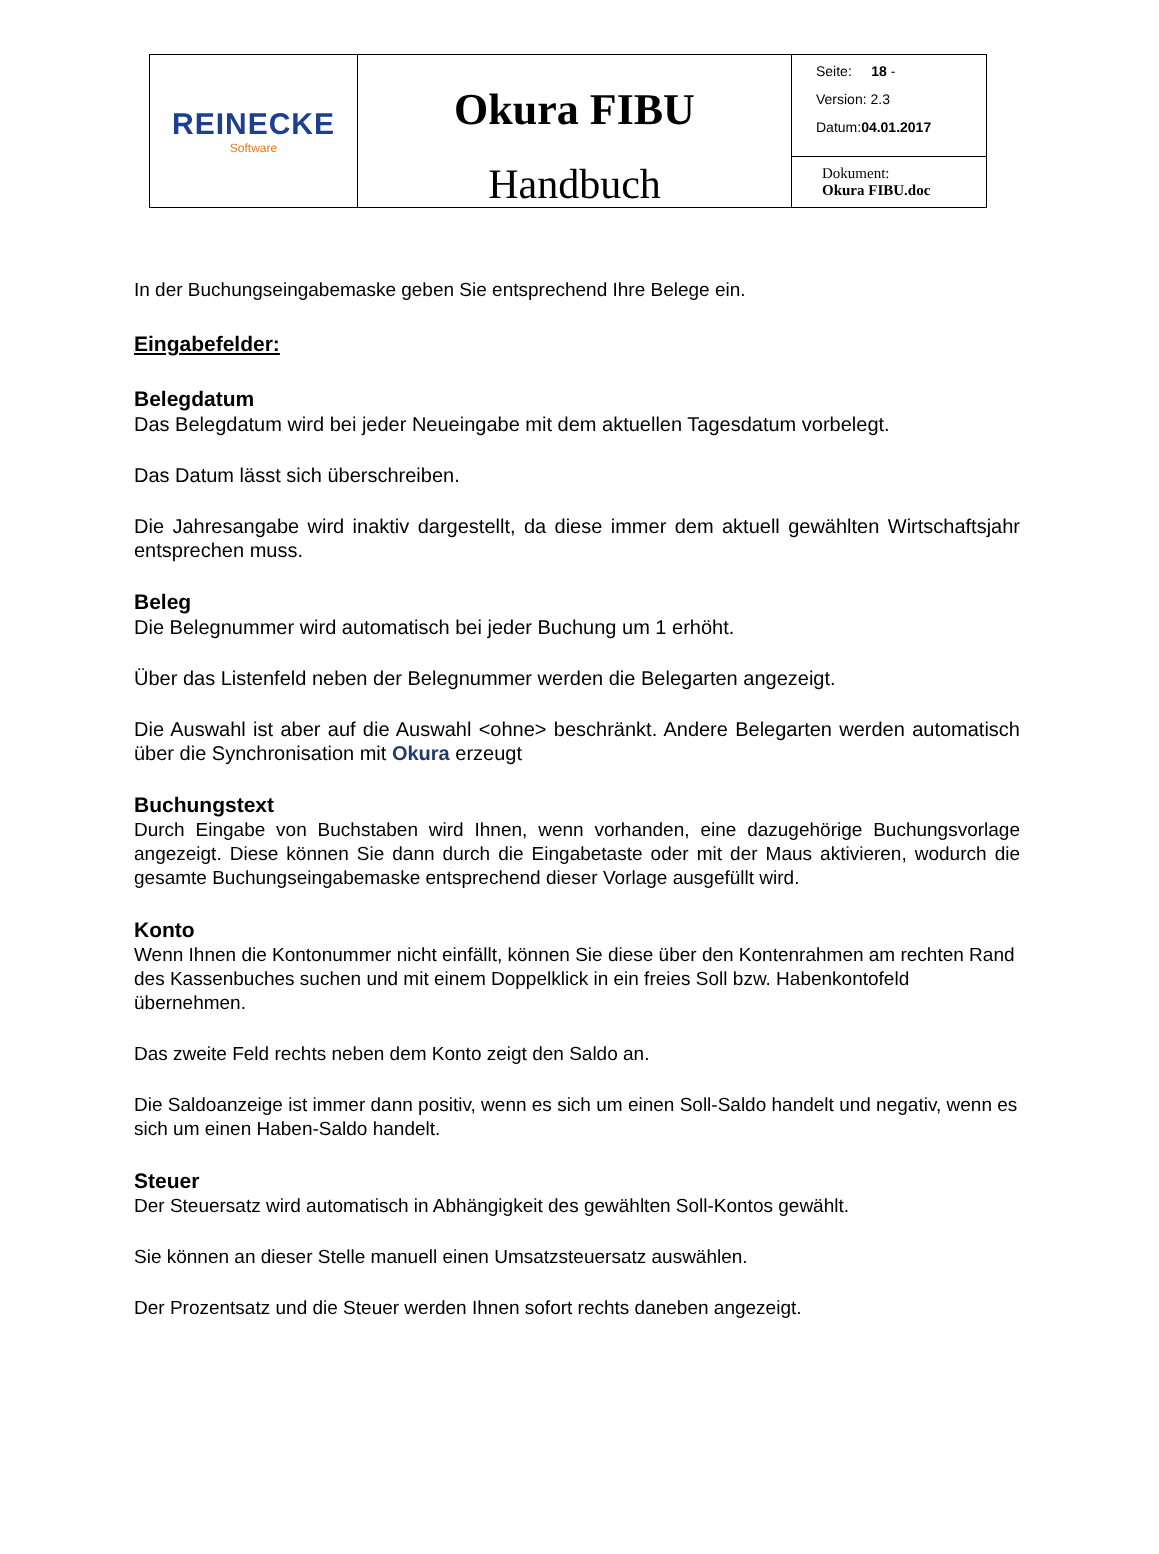| REINECKE Software | Okura FIBU Handbuch | Seite: 18 - Version: 2.3 Datum: 04.01.2017 |
| | | Dokument: Okura FIBU.doc |
In der Buchungseingabemaske geben Sie entsprechend Ihre Belege ein.
Eingabefelder:
Belegdatum
Das Belegdatum wird bei jeder Neueingabe mit dem aktuellen Tagesdatum vorbelegt.
Das Datum lässt sich überschreiben.
Die Jahresangabe wird inaktiv dargestellt, da diese immer dem aktuell gewählten Wirtschaftsjahr entsprechen muss.
Beleg
Die Belegnummer wird automatisch bei jeder Buchung um 1 erhöht.
Über das Listenfeld neben der Belegnummer werden die Belegarten angezeigt.
Die Auswahl ist aber auf die Auswahl <ohne> beschränkt. Andere Belegarten werden automatisch über die Synchronisation mit Okura erzeugt
Buchungstext
Durch Eingabe von Buchstaben wird Ihnen, wenn vorhanden, eine dazugehörige Buchungsvorlage angezeigt. Diese können Sie dann durch die Eingabetaste oder mit der Maus aktivieren, wodurch die gesamte Buchungseingabemaske entsprechend dieser Vorlage ausgefüllt wird.
Konto
Wenn Ihnen die Kontonummer nicht einfällt, können Sie diese über den Kontenrahmen am rechten Rand des Kassenbuches suchen und mit einem Doppelklick in ein freies Soll bzw. Habenkontofeld übernehmen.
Das zweite Feld rechts neben dem Konto zeigt den Saldo an.
Die Saldoanzeige ist immer dann positiv, wenn es sich um einen Soll-Saldo handelt und negativ, wenn es sich um einen Haben-Saldo handelt.
Steuer
Der Steuersatz wird automatisch in Abhängigkeit des gewählten Soll-Kontos gewählt.
Sie können an dieser Stelle manuell einen Umsatzsteuersatz auswählen.
Der Prozentsatz und die Steuer werden Ihnen sofort rechts daneben angezeigt.